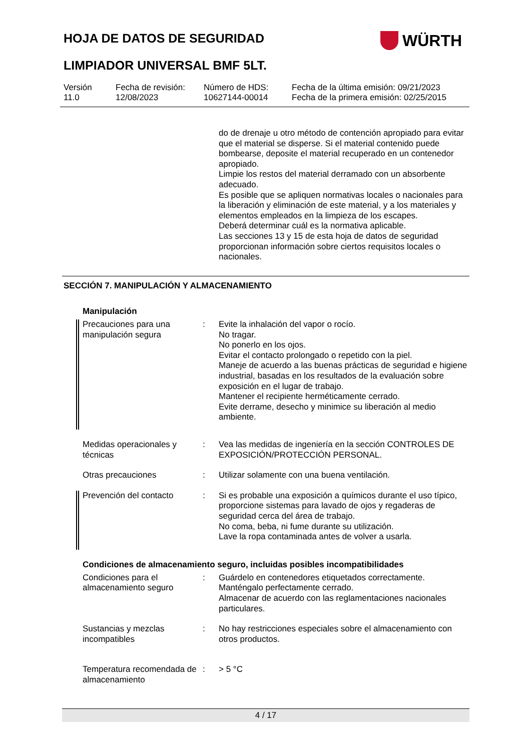HOJA DE DATOS DE SEGURIDAD WÜRTH
LIMPIADOR UNIVERSAL BMF 5LT.
| Versión 11.0 | Fecha de revisión: 12/08/2023 | Número de HDS: 10627144-00014 | Fecha de la última emisión: 09/21/2023 Fecha de la primera emisión: 02/25/2015 |
do de drenaje u otro método de contención apropiado para evitar que el material se disperse. Si el material contenido puede bombearse, deposite el material recuperado en un contenedor apropiado.
Limpie los restos del material derramado con un absorbente adecuado.
Es posible que se apliquen normativas locales o nacionales para la liberación y eliminación de este material, y a los materiales y elementos empleados en la limpieza de los escapes.
Deberá determinar cuál es la normativa aplicable.
Las secciones 13 y 15 de esta hoja de datos de seguridad proporcionan información sobre ciertos requisitos locales o nacionales.
SECCIÓN 7. MANIPULACIÓN Y ALMACENAMIENTO
Manipulación
| Precauciones para una manipulación segura | : | Evite la inhalación del vapor o rocío. No tragar. No ponerlo en los ojos. Evitar el contacto prolongado o repetido con la piel. Maneje de acuerdo a las buenas prácticas de seguridad e higiene industrial, basadas en los resultados de la evaluación sobre exposición en el lugar de trabajo. Mantener el recipiente herméticamente cerrado. Evite derrame, desecho y minimice su liberación al medio ambiente. |
| Medidas operacionales y técnicas | : | Vea las medidas de ingeniería en la sección CONTROLES DE EXPOSICIÓN/PROTECCIÓN PERSONAL. |
| Otras precauciones | : | Utilizar solamente con una buena ventilación. |
| Prevención del contacto | : | Si es probable una exposición a químicos durante el uso típico, proporcione sistemas para lavado de ojos y regaderas de seguridad cerca del área de trabajo. No coma, beba, ni fume durante su utilización. Lave la ropa contaminada antes de volver a usarla. |
Condiciones de almacenamiento seguro, incluidas posibles incompatibilidades
| Condiciones para el almacenamiento seguro | : | Guárdelo en contenedores etiquetados correctamente. Manténgalo perfectamente cerrado. Almacenar de acuerdo con las reglamentaciones nacionales particulares. |
| Sustancias y mezclas incompatibles | : | No hay restricciones especiales sobre el almacenamiento con otros productos. |
| Temperatura recomendada de almacenamiento | : | > 5 °C |
4 / 17